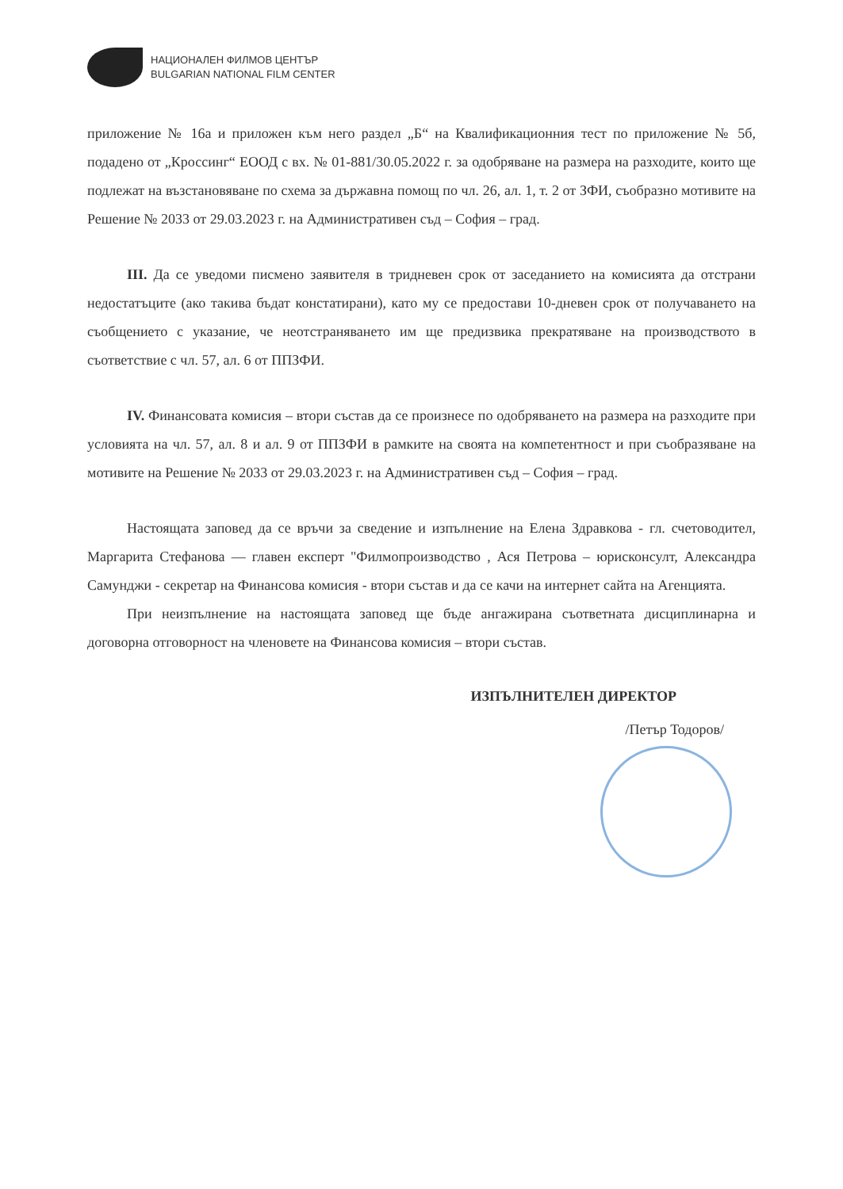НАЦИОНАЛЕН ФИЛМОВ ЦЕНТЪР
BULGARIAN NATIONAL FILM CENTER
приложение № 16а и приложен към него раздел „Б“ на Квалификационния тест по приложение № 5б, подадено от „Кроссинг“ ЕООД с вх. № 01-881/30.05.2022 г. за одобряване на размера на разходите, които ще подлежат на възстановяване по схема за държавна помощ по чл. 26, ал. 1, т. 2 от ЗФИ, съобразно мотивите на Решение № 2033 от 29.03.2023 г. на Административен съд – София – град.
III. Да се уведоми писмено заявителя в тридневен срок от заседанието на комисията да отстрани недостатъците (ако такива бъдат констатирани), като му се предостави 10-дневен срок от получаването на съобщението с указание, че неотстраняването им ще предизвика прекратяване на производството в съответствие с чл. 57, ал. 6 от ППЗФИ.
IV. Финансовата комисия – втори състав да се произнесе по одобряването на размера на разходите при условията на чл. 57, ал. 8 и ал. 9 от ППЗФИ в рамките на своята на компетентност и при съобразяване на мотивите на Решение № 2033 от 29.03.2023 г. на Административен съд – София – град.
Настоящата заповед да се връчи за сведение и изпълнение на Елена Здравкова - гл. счетоводител, Маргарита Стефанова — главен експерт "Филмопроизводство , Ася Петрова – юрисконсулт, Александра Самунджи - секретар на Финансова комисия - втори състав и да се качи на интернет сайта на Агенцията.
При неизпълнение на настоящата заповед ще бъде ангажирана съответната дисциплинарна и договорна отговорност на членовете на Финансова комисия – втори състав.
ИЗПЪЛНИТЕЛЕН ДИРЕКТОР
/Петър Тодоров/